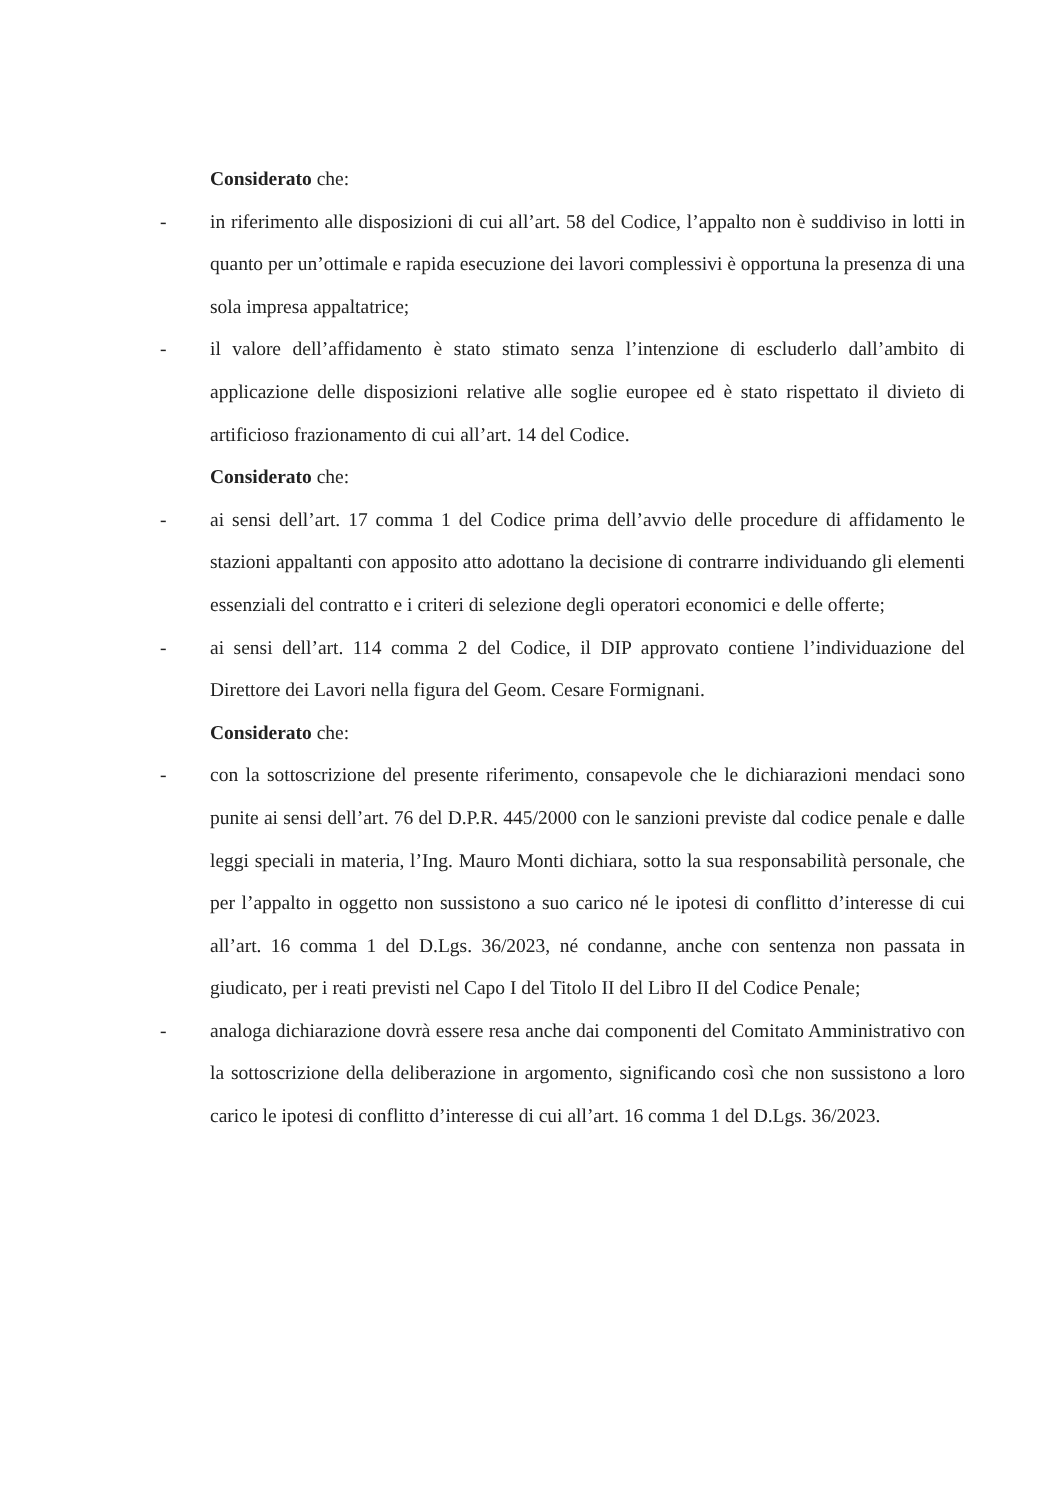Considerato che:
- in riferimento alle disposizioni di cui all’art. 58 del Codice, l’appalto non è suddiviso in lotti in quanto per un’ottimale e rapida esecuzione dei lavori complessivi è opportuna la presenza di una sola impresa appaltatrice;
- il valore dell’affidamento è stato stimato senza l’intenzione di escluderlo dall’ambito di applicazione delle disposizioni relative alle soglie europee ed è stato rispettato il divieto di artificioso frazionamento di cui all’art. 14 del Codice.
Considerato che:
- ai sensi dell’art. 17 comma 1 del Codice prima dell’avvio delle procedure di affidamento le stazioni appaltanti con apposito atto adottano la decisione di contrarre individuando gli elementi essenziali del contratto e i criteri di selezione degli operatori economici e delle offerte;
- ai sensi dell’art. 114 comma 2 del Codice, il DIP approvato contiene l’individuazione del Direttore dei Lavori nella figura del Geom. Cesare Formignani.
Considerato che:
- con la sottoscrizione del presente riferimento, consapevole che le dichiarazioni mendaci sono punite ai sensi dell’art. 76 del D.P.R. 445/2000 con le sanzioni previste dal codice penale e dalle leggi speciali in materia, l’Ing. Mauro Monti dichiara, sotto la sua responsabilità personale, che per l’appalto in oggetto non sussistono a suo carico né le ipotesi di conflitto d’interesse di cui all’art. 16 comma 1 del D.Lgs. 36/2023, né condanne, anche con sentenza non passata in giudicato, per i reati previsti nel Capo I del Titolo II del Libro II del Codice Penale;
- analoga dichiarazione dovrà essere resa anche dai componenti del Comitato Amministrativo con la sottoscrizione della deliberazione in argomento, significando così che non sussistono a loro carico le ipotesi di conflitto d’interesse di cui all’art. 16 comma 1 del D.Lgs. 36/2023.